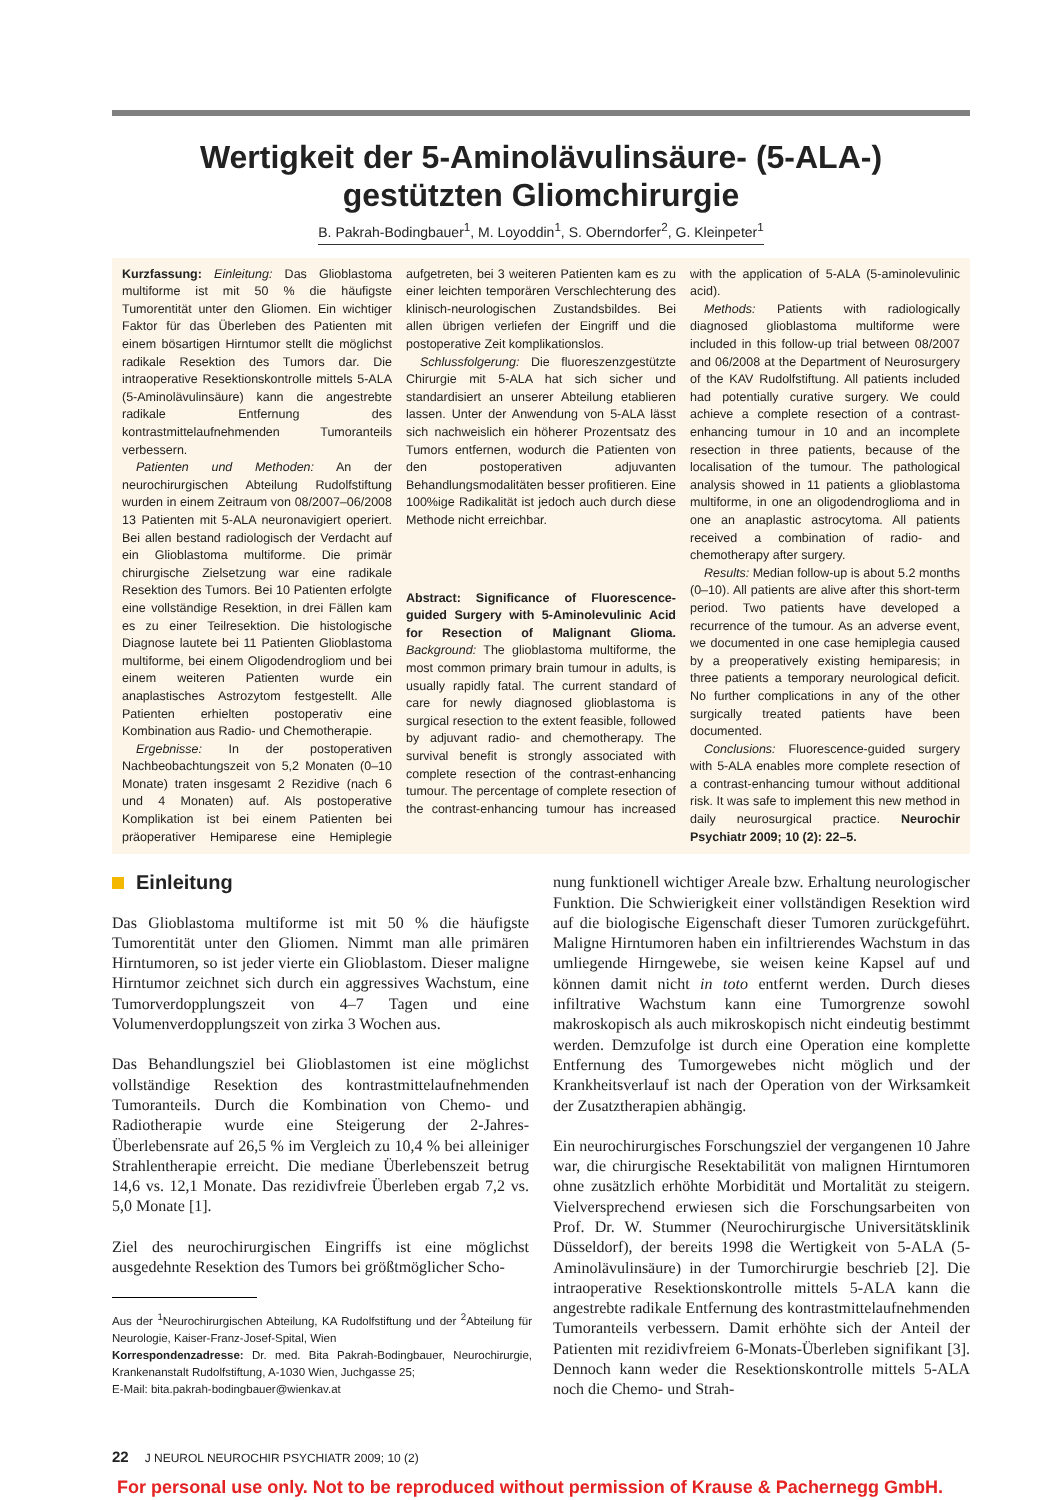Wertigkeit der 5-Aminolävulinsäure- (5-ALA-)
gestützten Gliomchirurgie
B. Pakrah-Bodingbauer<sup>1</sup>, M. Loyoddin<sup>1</sup>, S. Oberndorfer<sup>2</sup>, G. Kleinpeter<sup>1</sup>
Kurzfassung: Einleitung: Das Glioblastoma multiforme ist mit 50 % die häufigste Tumorentität unter den Gliomen. Ein wichtiger Faktor für das Überleben des Patienten mit einem bösartigen Hirntumor stellt die möglichst radikale Resektion des Tumors dar. Die intraoperative Resektionskontrolle mittels 5-ALA (5-Aminolävulinsäure) kann die angestrebte radikale Entfernung des kontrastmittelaufnehmenden Tumoranteils verbessern.
Patienten und Methoden: An der neurochirurgischen Abteilung Rudolfstiftung wurden in einem Zeitraum von 08/2007–06/2008 13 Patienten mit 5-ALA neuronavigiert operiert. Bei allen bestand radiologisch der Verdacht auf ein Glioblastoma multiforme. Die primär chirurgische Zielsetzung war eine radikale Resektion des Tumors. Bei 10 Patienten erfolgte eine vollständige Resektion, in drei Fällen kam es zu einer Teilresektion. Die histologische Diagnose lautete bei 11 Patienten Glioblastoma multiforme, bei einem Oligodendrogliom und bei einem weiteren Patienten wurde ein anaplastisches Astrozytom festgestellt. Alle Patienten erhielten postoperativ eine Kombination aus Radio- und Chemotherapie.
Ergebnisse: In der postoperativen Nachbeobachtungszeit von 5,2 Monaten (0–10 Monate) traten insgesamt 2 Rezidive (nach 6 und 4 Monaten) auf. Als postoperative Komplikation ist bei einem Patienten bei präoperativer Hemiparese eine Hemiplegie aufgetreten, bei 3 weiteren Patienten kam es zu einer leichten temporären Verschlechterung des klinisch-neurologischen Zustandsbildes. Bei allen übrigen verliefen der Eingriff und die postoperative Zeit komplikationslos.
Schlussfolgerung: Die fluoreszenzgestützte Chirurgie mit 5-ALA hat sich sicher und standardisiert an unserer Abteilung etablieren lassen. Unter der Anwendung von 5-ALA lässt sich nachweislich ein höherer Prozentsatz des Tumors entfernen, wodurch die Patienten von den postoperativen adjuvanten Behandlungsmodalitäten besser profitieren. Eine 100%ige Radikalität ist jedoch auch durch diese Methode nicht erreichbar.
Abstract: Significance of Fluorescence-guided Surgery with 5-Aminolevulinic Acid for Resection of Malignant Glioma. Background: The glioblastoma multiforme, the most common primary brain tumour in adults, is usually rapidly fatal. The current standard of care for newly diagnosed glioblastoma is surgical resection to the extent feasible, followed by adjuvant radio- and chemotherapy. The survival benefit is strongly associated with complete resection of the contrast-enhancing tumour. The percentage of complete resection of the contrast-enhancing tumour has increased with the application of 5-ALA (5-aminolevulinic acid).
Methods: Patients with radiologically diagnosed glioblastoma multiforme were included in this follow-up trial between 08/2007 and 06/2008 at the Department of Neurosurgery of the KAV Rudolfstiftung. All patients included had potentially curative surgery. We could achieve a complete resection of a contrast-enhancing tumour in 10 and an incomplete resection in three patients, because of the localisation of the tumour. The pathological analysis showed in 11 patients a glioblastoma multiforme, in one an oligodendroglioma and in one an anaplastic astrocytoma. All patients received a combination of radio- and chemotherapy after surgery.
Results: Median follow-up is about 5.2 months (0–10). All patients are alive after this short-term period. Two patients have developed a recurrence of the tumour. As an adverse event, we documented in one case hemiplegia caused by a preoperatively existing hemiparesis; in three patients a temporary neurological deficit. No further complications in any of the other surgically treated patients have been documented.
Conclusions: Fluorescence-guided surgery with 5-ALA enables more complete resection of a contrast-enhancing tumour without additional risk. It was safe to implement this new method in daily neurosurgical practice. Neurochir Psychiatr 2009; 10 (2): 22–5.
Einleitung
Das Glioblastoma multiforme ist mit 50 % die häufigste Tumorentität unter den Gliomen. Nimmt man alle primären Hirntumoren, so ist jeder vierte ein Glioblastom. Dieser maligne Hirntumor zeichnet sich durch ein aggressives Wachstum, eine Tumorverdopplungszeit von 4–7 Tagen und eine Volumenverdopplungszeit von zirka 3 Wochen aus.
Das Behandlungsziel bei Glioblastomen ist eine möglichst vollständige Resektion des kontrastmittelaufnehmenden Tumoranteils. Durch die Kombination von Chemo- und Radiotherapie wurde eine Steigerung der 2-Jahres-Überlebensrate auf 26,5 % im Vergleich zu 10,4 % bei alleiniger Strahlentherapie erreicht. Die mediane Überlebenszeit betrug 14,6 vs. 12,1 Monate. Das rezidivfreie Überleben ergab 7,2 vs. 5,0 Monate [1].
Ziel des neurochirurgischen Eingriffs ist eine möglichst ausgedehnte Resektion des Tumors bei größtmöglicher Scho-
Aus der <sup>1</sup>Neurochirurgischen Abteilung, KA Rudolfstiftung und der <sup>2</sup>Abteilung für Neurologie, Kaiser-Franz-Josef-Spital, Wien
Korrespondenzadresse: Dr. med. Bita Pakrah-Bodingbauer, Neurochirurgie, Krankenanstalt Rudolfstiftung, A-1030 Wien, Juchgasse 25;
E-Mail: bita.pakrah-bodingbauer@wienkav.at
nung funktionell wichtiger Areale bzw. Erhaltung neurologischer Funktion. Die Schwierigkeit einer vollständigen Resektion wird auf die biologische Eigenschaft dieser Tumoren zurückgeführt. Maligne Hirntumoren haben ein infiltrierendes Wachstum in das umliegende Hirngewebe, sie weisen keine Kapsel auf und können damit nicht in toto entfernt werden. Durch dieses infiltrative Wachstum kann eine Tumorgrenze sowohl makroskopisch als auch mikroskopisch nicht eindeutig bestimmt werden. Demzufolge ist durch eine Operation eine komplette Entfernung des Tumorgewebes nicht möglich und der Krankheitsverlauf ist nach der Operation von der Wirksamkeit der Zusatztherapien abhängig.
Ein neurochirurgisches Forschungsziel der vergangenen 10 Jahre war, die chirurgische Resektabilität von malignen Hirntumoren ohne zusätzlich erhöhte Morbidität und Mortalität zu steigern. Vielversprechend erwiesen sich die Forschungsarbeiten von Prof. Dr. W. Stummer (Neurochirurgische Universitätsklinik Düsseldorf), der bereits 1998 die Wertigkeit von 5-ALA (5-Aminolävulinsäure) in der Tumorchirurgie beschrieb [2]. Die intraoperative Resektionskontrolle mittels 5-ALA kann die angestrebte radikale Entfernung des kontrastmittelaufnehmenden Tumoranteils verbessern. Damit erhöhte sich der Anteil der Patienten mit rezidivfreiem 6-Monats-Überleben signifikant [3]. Dennoch kann weder die Resektionskontrolle mittels 5-ALA noch die Chemo- und Strah-
22 J NEUROL NEUROCHIR PSYCHIATR 2009; 10 (2)
For personal use only. Not to be reproduced without permission of Krause & Pachernegg GmbH.